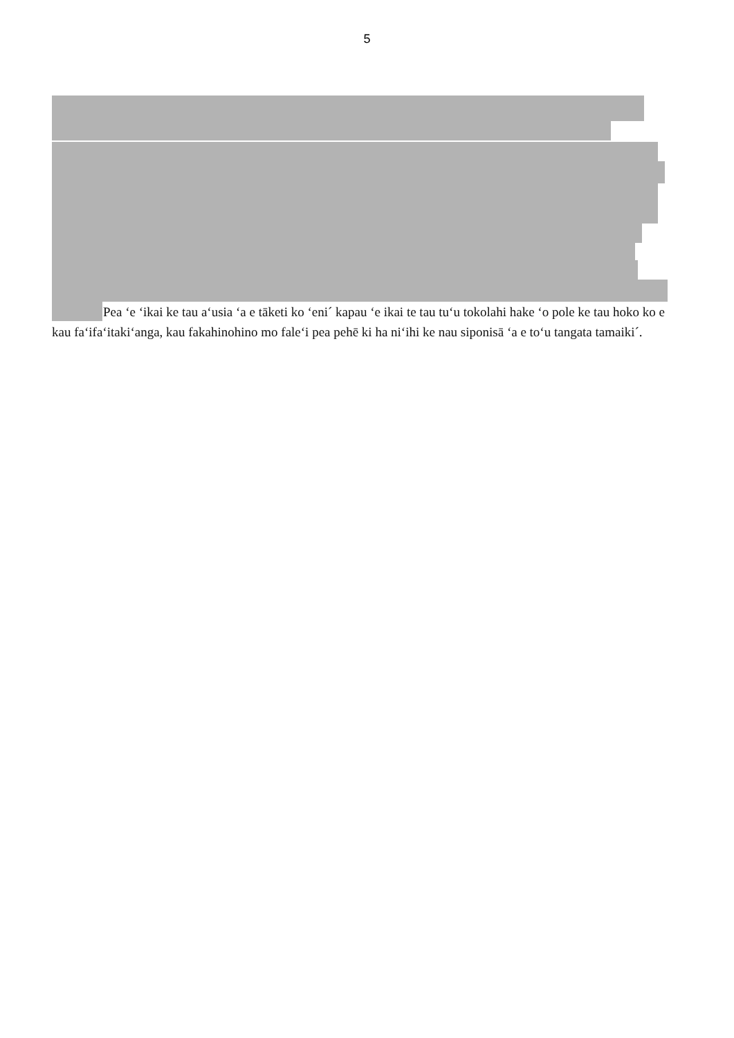5
Pea ‘e ‘ikai ke tau a‘usia ‘a e tāketi ko ‘eni´ kapau ‘e ikai te tau tu‘u tokolahi hake ‘o pole ke tau hoko ko e kau fa‘ifa‘itaki‘anga, kau fakahinohino mo fale‘i pea pehē ki ha ni‘ihi ke nau siponisā ‘a e to‘u tangata tamaiki´.